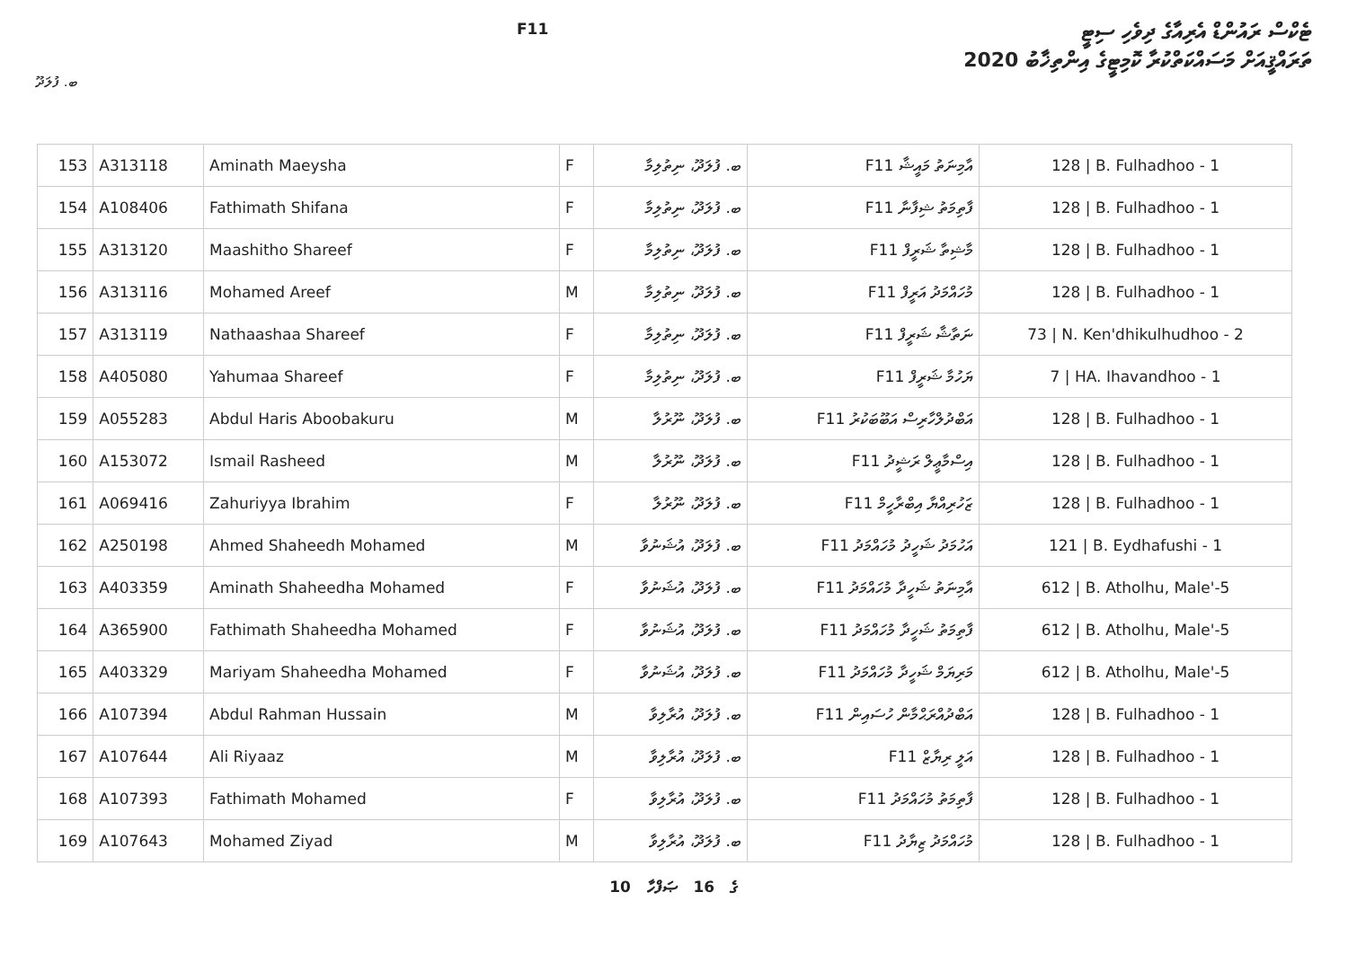F11
ޓެކްސް ރައުންޑް އެރިއާގެ ދިވެހި ސިޓީ
ތަރައްޤީއަށް މަސައްކަތްކުރާ ކޮމިޓީގެ އިންތިޚާބު 2020
ބ. ފުލަދޫ
| 153 | A313118 | Aminath Maeysha | F | ބ. ފުލަދޫ، ނިތުލިމާ | F11 އާމިނަތު މައީޝާ | 128 / B. Fulhadhoo - 1 |
| 154 | A108406 | Fathimath Shifana | F | ބ. ފުލަދޫ، ނިތުލިމާ | F11 ފާތިމަތު ޝިފާނާ | 128 / B. Fulhadhoo - 1 |
| 155 | A313120 | Maashitho Shareef | F | ބ. ފުލަދޫ، ނިތުލިމާ | F11 މާޝިތާ ޝަރީފް | 128 / B. Fulhadhoo - 1 |
| 156 | A313116 | Mohamed Areef | M | ބ. ފުލަދޫ، ނިތުލިމާ | F11 މުހައްމަދު އަރީފް | 128 / B. Fulhadhoo - 1 |
| 157 | A313119 | Nathaashaa Shareef | F | ބ. ފުލަދޫ، ނިތުލިމާ | F11 ނަތާޝާ ޝަރީފް | 73 / N. Ken'dhikulhudhoo - 2 |
| 158 | A405080 | Yahumaa Shareef | F | ބ. ފުލަދޫ، ނިތުލިމާ | F11 ޔަހުމާ ޝަރީފް | 7 / HA. Ihavandhoo - 1 |
| 159 | A055283 | Abdul Haris Aboobakuru | M | ބ. ފުލަދޫ، ނޫރުލާ | F11 އަބްދުލްހާރިސް އަބޫބަކުރު | 128 / B. Fulhadhoo - 1 |
| 160 | A153072 | Ismail Rasheed | M | ބ. ފުލަދޫ، ނޫރުލާ | F11 އިސްމާޢީލް ރަޝީދު | 128 / B. Fulhadhoo - 1 |
| 161 | A069416 | Zahuriyya Ibrahim | F | ބ. ފުލަދޫ، ނޫރުލާ | F11 ޒަހުރިއްޔާ އިބްރާހީމް | 128 / B. Fulhadhoo - 1 |
| 162 | A250198 | Ahmed Shaheedh Mohamed | M | ބ. ފުލަދޫ، އުޝަނުވާ | F11 އަހުމަދު ޝަހީދު މުހައްމަދު | 121 / B. Eydhafushi - 1 |
| 163 | A403359 | Aminath Shaheedha Mohamed | F | ބ. ފުލަދޫ، އުޝަނުވާ | F11 އާމިނަތު ޝަހީދާ މުހައްމަދު | 612 / B. Atholhu, Male'-5 |
| 164 | A365900 | Fathimath Shaheedha Mohamed | F | ބ. ފުލަދޫ، އުޝަނުވާ | F11 ފާތިމަތު ޝަހީދާ މުހައްމަދު | 612 / B. Atholhu, Male'-5 |
| 165 | A403329 | Mariyam Shaheedha Mohamed | F | ބ. ފުލަދޫ، އުޝަނުވާ | F11 މަރިޔަމް ޝަހީދާ މުހައްމަދު | 612 / B. Atholhu, Male'-5 |
| 166 | A107394 | Abdul Rahman Hussain | M | ބ. ފުލަދޫ، އުރާލިވާ | F11 އަބްދުއްރަޙްމާން ހުސައިން | 128 / B. Fulhadhoo - 1 |
| 167 | A107644 | Ali Riyaaz | M | ބ. ފުލަދޫ، އުރާލިވާ | F11 އަލީ ރިޔާޒް | 128 / B. Fulhadhoo - 1 |
| 168 | A107393 | Fathimath Mohamed | F | ބ. ފުލަދޫ، އުރާލިވާ | F11 ފާތިމަތު މުހައްމަދު | 128 / B. Fulhadhoo - 1 |
| 169 | A107643 | Mohamed Ziyad | M | ބ. ފުލަދޫ، އުރާލިވާ | F11 މުހައްމަދު ޒިޔާދު | 128 / B. Fulhadhoo - 1 |
10 ގެ 16 ޞަފްހާ